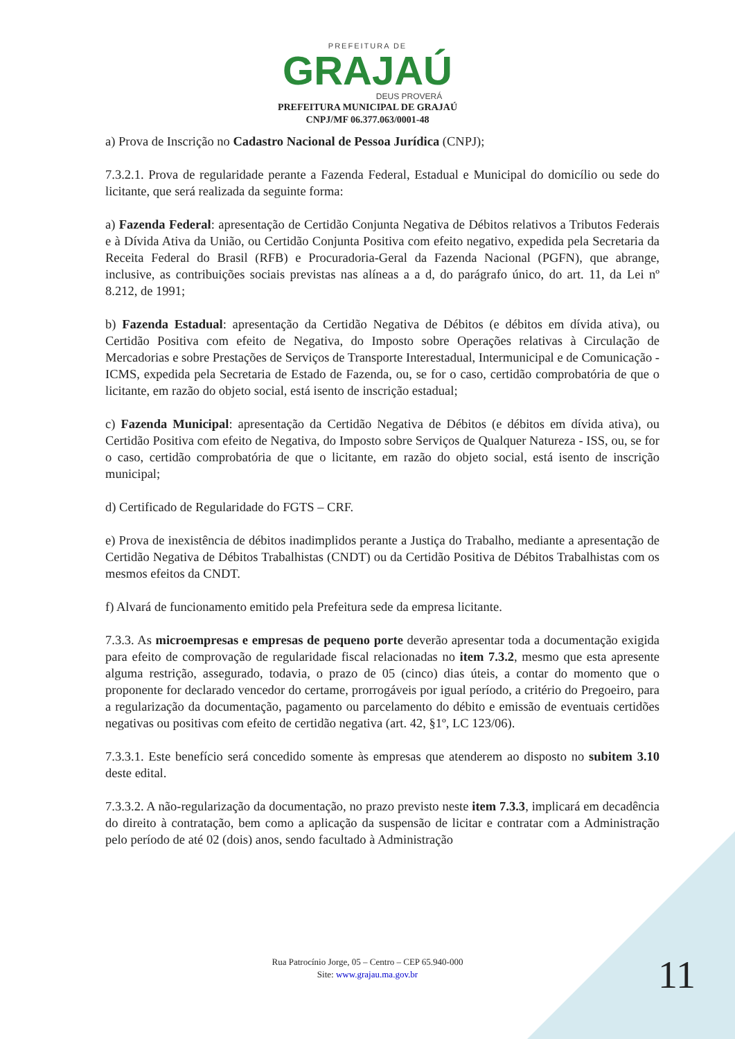PREFEITURA DE
GRAJAÚ
DEUS PROVERÁ
PREFEITURA MUNICIPAL DE GRAJAÚ
CNPJ/MF 06.377.063/0001-48
a) Prova de Inscrição no Cadastro Nacional de Pessoa Jurídica (CNPJ);
7.3.2.1. Prova de regularidade perante a Fazenda Federal, Estadual e Municipal do domicílio ou sede do licitante, que será realizada da seguinte forma:
a) Fazenda Federal: apresentação de Certidão Conjunta Negativa de Débitos relativos a Tributos Federais e à Dívida Ativa da União, ou Certidão Conjunta Positiva com efeito negativo, expedida pela Secretaria da Receita Federal do Brasil (RFB) e Procuradoria-Geral da Fazenda Nacional (PGFN), que abrange, inclusive, as contribuições sociais previstas nas alíneas a a d, do parágrafo único, do art. 11, da Lei nº 8.212, de 1991;
b) Fazenda Estadual: apresentação da Certidão Negativa de Débitos (e débitos em dívida ativa), ou Certidão Positiva com efeito de Negativa, do Imposto sobre Operações relativas à Circulação de Mercadorias e sobre Prestações de Serviços de Transporte Interestadual, Intermunicipal e de Comunicação - ICMS, expedida pela Secretaria de Estado de Fazenda, ou, se for o caso, certidão comprobatória de que o licitante, em razão do objeto social, está isento de inscrição estadual;
c) Fazenda Municipal: apresentação da Certidão Negativa de Débitos (e débitos em dívida ativa), ou Certidão Positiva com efeito de Negativa, do Imposto sobre Serviços de Qualquer Natureza - ISS, ou, se for o caso, certidão comprobatória de que o licitante, em razão do objeto social, está isento de inscrição municipal;
d) Certificado de Regularidade do FGTS – CRF.
e) Prova de inexistência de débitos inadimplidos perante a Justiça do Trabalho, mediante a apresentação de Certidão Negativa de Débitos Trabalhistas (CNDT) ou da Certidão Positiva de Débitos Trabalhistas com os mesmos efeitos da CNDT.
f) Alvará de funcionamento emitido pela Prefeitura sede da empresa licitante.
7.3.3. As microempresas e empresas de pequeno porte deverão apresentar toda a documentação exigida para efeito de comprovação de regularidade fiscal relacionadas no item 7.3.2, mesmo que esta apresente alguma restrição, assegurado, todavia, o prazo de 05 (cinco) dias úteis, a contar do momento que o proponente for declarado vencedor do certame, prorrogáveis por igual período, a critério do Pregoeiro, para a regularização da documentação, pagamento ou parcelamento do débito e emissão de eventuais certidões negativas ou positivas com efeito de certidão negativa (art. 42, §1º, LC 123/06).
7.3.3.1. Este benefício será concedido somente às empresas que atenderem ao disposto no subitem 3.10 deste edital.
7.3.3.2. A não-regularização da documentação, no prazo previsto neste item 7.3.3, implicará em decadência do direito à contratação, bem como a aplicação da suspensão de licitar e contratar com a Administração pelo período de até 02 (dois) anos, sendo facultado à Administração
Rua Patrocínio Jorge, 05 – Centro – CEP 65.940-000
Site: www.grajau.ma.gov.br
11